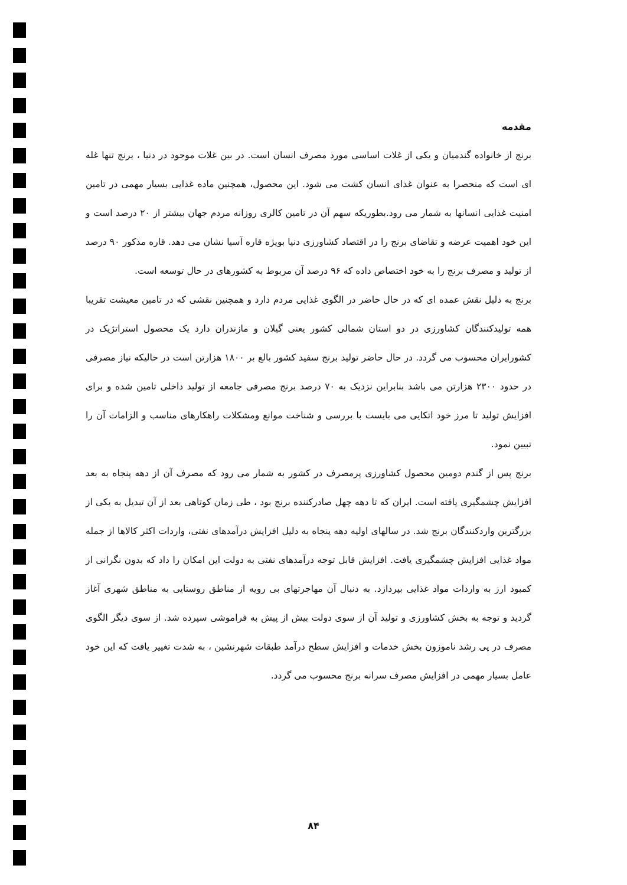مقدمه
برنج از خانواده گندمیان و یکی از غلات اساسی مورد مصرف انسان است. در بین غلات موجود در دنیا ، برنج تنها غله ای است که منحصرا به عنوان غذای انسان کشت می شود. این محصول، همچنین ماده غذایی بسیار مهمی در تامین امنیت غذایی انسانها به شمار می رود.بطوریکه سهم آن در تامین کالری روزانه مردم جهان بیشتر از ۲۰ درصد است و این خود اهمیت عرضه و تقاضای برنج را در اقتصاد کشاورزی دنیا بویژه قاره آسیا نشان می دهد. قاره مذکور ۹۰ درصد از تولید و مصرف برنج را به خود اختصاص داده که ۹۶ درصد آن مربوط به کشورهای در حال توسعه است.
برنج به دلیل نقش عمده ای که در حال حاضر در الگوی غذایی مردم دارد و همچنین نقشی که در تامین معیشت تقریبا همه تولیدکنندگان کشاورزی در دو استان شمالی کشور یعنی گیلان و مازندران دارد یک محصول استراتژیک در کشورایران محسوب می گردد. در حال حاضر تولید برنج سفید کشور بالغ بر ۱۸۰۰ هزارتن است در حالیکه نیاز مصرفی در حدود ۲۳۰۰ هزارتن می باشد بنابراین نزدیک به ۷۰ درصد برنج مصرفی جامعه از تولید داخلی تامین شده و برای افزایش تولید تا مرز خود اتکایی می بایست با بررسی و شناخت موانع ومشکلات راهکارهای مناسب و الزامات آن را تبیین نمود.
برنج پس از گندم دومین محصول کشاورزی پرمصرف در کشور به شمار می رود که مصرف آن از دهه پنجاه به بعد افزایش چشمگیری یافته است. ایران که تا دهه چهل صادرکننده برنج بود ، طی زمان کوتاهی بعد از آن تبدیل به یکی از بزرگترین واردکنندگان برنج شد. در سالهای اولیه دهه پنجاه به دلیل افزایش درآمدهای نفتی، واردات اکثر کالاها از جمله مواد غذایی افزایش چشمگیری یافت. افزایش قابل توجه درآمدهای نفتی به دولت این امکان را داد که بدون نگرانی از کمبود ارز به واردات مواد غذایی بپردازد. به دنبال آن مهاجرتهای بی رویه از مناطق روستایی به مناطق شهری آغاز گردید و توجه به بخش کشاورزی و تولید آن از سوی دولت بیش از پیش به فراموشی سپرده شد. از سوی دیگر الگوی مصرف در پی رشد ناموزون بخش خدمات و افزایش سطح درآمد طبقات شهرنشین ، به شدت تغییر یافت که این خود عامل بسیار مهمی در افزایش مصرف سرانه برنج محسوب می گردد.
۸۴